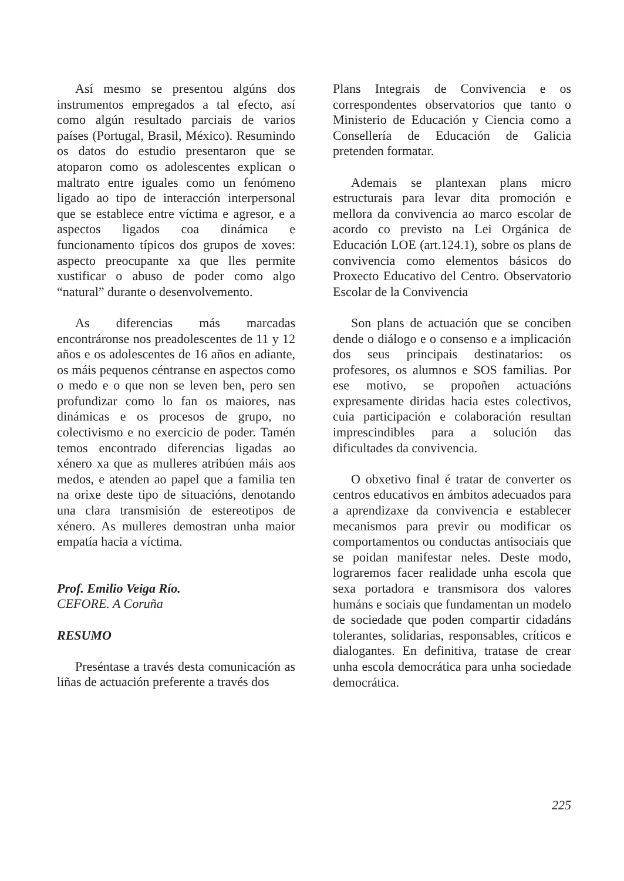Así mesmo se presentou algúns dos instrumentos empregados a tal efecto, así como algún resultado parciais de varios países (Portugal, Brasil, México). Resumindo os datos do estudio presentaron que se atoparon como os adolescentes explican o maltrato entre iguales como un fenómeno ligado ao tipo de interacción interpersonal que se establece entre víctima e agresor, e a aspectos ligados coa dinámica e funcionamento típicos dos grupos de xoves: aspecto preocupante xa que lles permite xustificar o abuso de poder como algo “natural” durante o desenvolvemento.
As diferencias más marcadas encontráronse nos preadolescentes de 11 y 12 años e os adolescentes de 16 años en adiante, os máis pequenos céntranse en aspectos como o medo e o que non se leven ben, pero sen profundizar como lo fan os maiores, nas dinámicas e os procesos de grupo, no colectivismo e no exercicio de poder. Tamén temos encontrado diferencias ligadas ao xénero xa que as mulleres atribúen máis aos medos, e atenden ao papel que a familia ten na orixe deste tipo de situacións, denotando una clara transmisión de estereotipos de xénero. As mulleres demostran unha maior empatía hacia a víctima.
Prof. Emilio Veiga Río.
CEFORE. A Coruña
RESUMO
Preséntase a través desta comunicación as liñas de actuación preferente a través dos
Plans Integrais de Convivencia e os correspondentes observatorios que tanto o Ministerio de Educación y Ciencia como a Consellería de Educación de Galicia pretenden formatar.
Ademais se plantexan plans micro estructurais para levar dita promoción e mellora da convivencia ao marco escolar de acordo co previsto na Lei Orgánica de Educación LOE (art.124.1), sobre os plans de convivencia como elementos básicos do Proxecto Educativo del Centro. Observatorio Escolar de la Convivencia
Son plans de actuación que se conciben dende o diálogo e o consenso e a implicación dos seus principais destinatarios: os profesores, os alumnos e SOS familias. Por ese motivo, se propoñen actuacións expresamente diridas hacia estes colectivos, cuia participación e colaboración resultan imprescindibles para a solución das dificultades da convivencia.
O obxetivo final é tratar de converter os centros educativos en ámbitos adecuados para a aprendizaxe da convivencia e establecer mecanismos para previr ou modificar os comportamentos ou conductas antisociais que se poidan manifestar neles. Deste modo, lograremos facer realidade unha escola que sexa portadora e transmisora dos valores humáns e sociais que fundamentan un modelo de sociedade que poden compartir cidadáns tolerantes, solidarias, responsables, críticos e dialogantes. En definitiva, tratase de crear unha escola democrática para unha sociedade democrática.
225